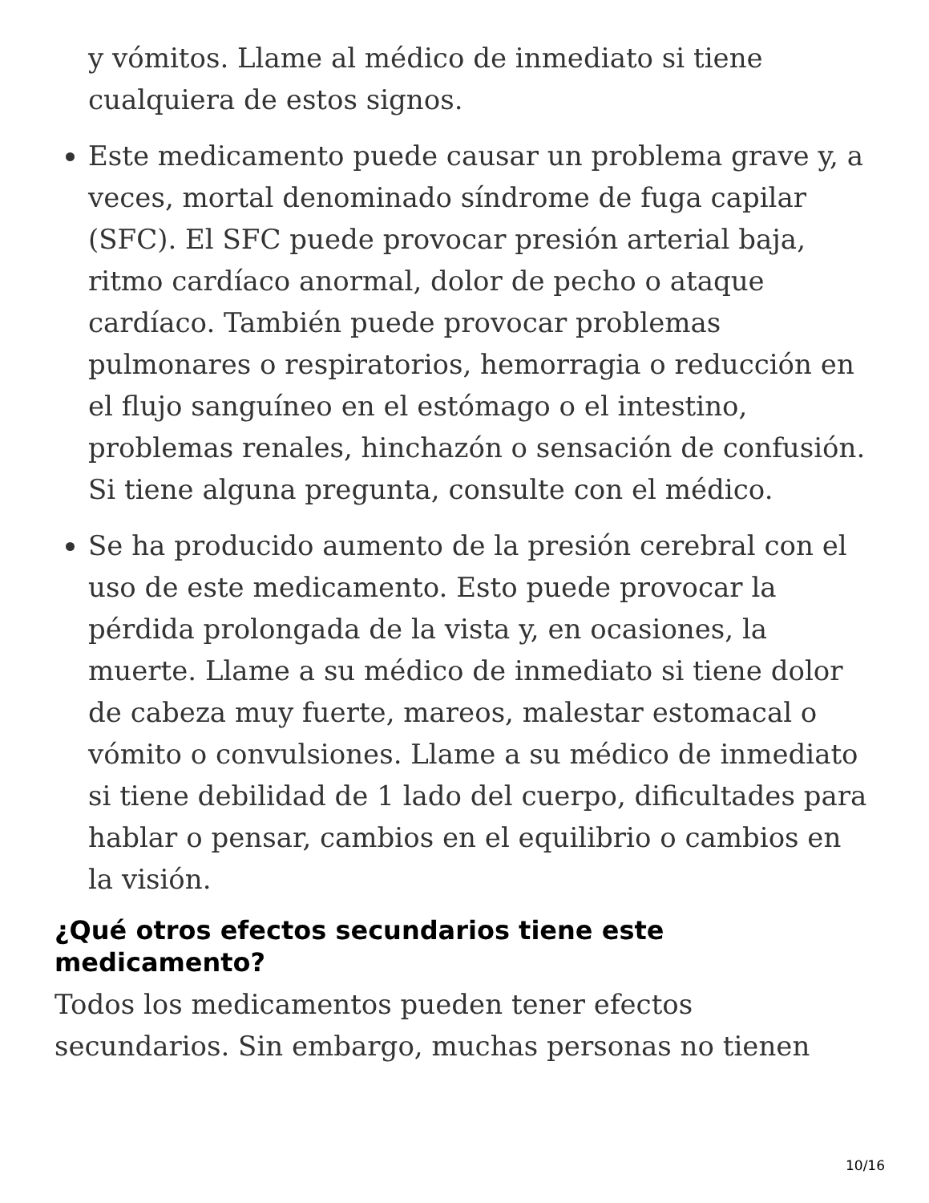y vómitos. Llame al médico de inmediato si tiene cualquiera de estos signos.
Este medicamento puede causar un problema grave y, a veces, mortal denominado síndrome de fuga capilar (SFC). El SFC puede provocar presión arterial baja, ritmo cardíaco anormal, dolor de pecho o ataque cardíaco. También puede provocar problemas pulmonares o respiratorios, hemorragia o reducción en el flujo sanguíneo en el estómago o el intestino, problemas renales, hinchazón o sensación de confusión. Si tiene alguna pregunta, consulte con el médico.
Se ha producido aumento de la presión cerebral con el uso de este medicamento. Esto puede provocar la pérdida prolongada de la vista y, en ocasiones, la muerte. Llame a su médico de inmediato si tiene dolor de cabeza muy fuerte, mareos, malestar estomacal o vómito o convulsiones. Llame a su médico de inmediato si tiene debilidad de 1 lado del cuerpo, dificultades para hablar o pensar, cambios en el equilibrio o cambios en la visión.
¿Qué otros efectos secundarios tiene este medicamento?
Todos los medicamentos pueden tener efectos secundarios. Sin embargo, muchas personas no tienen
10/16